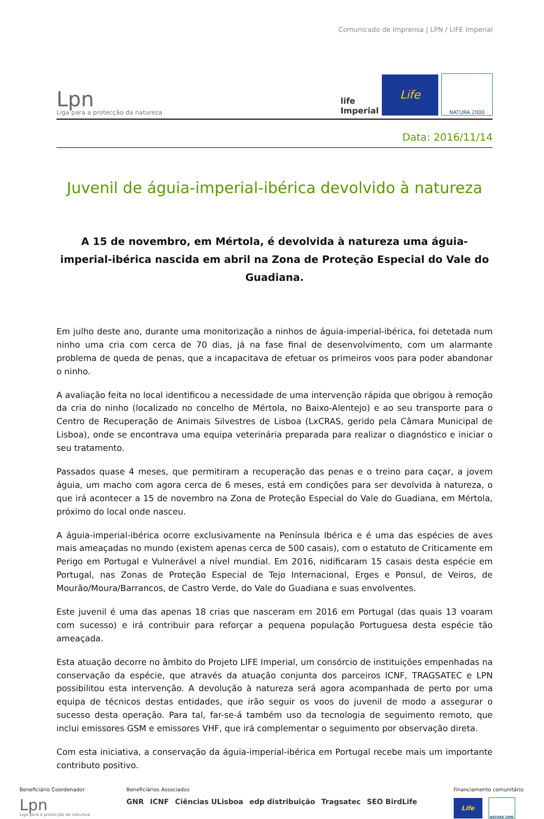Comunicado de Imprensa | LPN / LIFE Imperial
Lpn
Liga para a protecção da natureza
life
Imperial
Life
NATURA 2000
Data: 2016/11/14
Juvenil de águia-imperial-ibérica devolvido à natureza
A 15 de novembro, em Mértola, é devolvida à natureza uma águia-imperial-ibérica nascida em abril na Zona de Proteção Especial do Vale do Guadiana.
Em julho deste ano, durante uma monitorização a ninhos de águia-imperial-ibérica, foi detetada num ninho uma cria com cerca de 70 dias, já na fase final de desenvolvimento, com um alarmante problema de queda de penas, que a incapacitava de efetuar os primeiros voos para poder abandonar o ninho.
A avaliação feita no local identificou a necessidade de uma intervenção rápida que obrigou à remoção da cria do ninho (localizado no concelho de Mértola, no Baixo-Alentejo) e ao seu transporte para o Centro de Recuperação de Animais Silvestres de Lisboa (LxCRAS, gerido pela Câmara Municipal de Lisboa), onde se encontrava uma equipa veterinária preparada para realizar o diagnóstico e iniciar o seu tratamento.
Passados quase 4 meses, que permitiram a recuperação das penas e o treino para caçar, a jovem águia, um macho com agora cerca de 6 meses, está em condições para ser devolvida à natureza, o que irá acontecer a 15 de novembro na Zona de Proteção Especial do Vale do Guadiana, em Mértola, próximo do local onde nasceu.
A águia-imperial-ibérica ocorre exclusivamente na Península Ibérica e é uma das espécies de aves mais ameaçadas no mundo (existem apenas cerca de 500 casais), com o estatuto de Criticamente em Perigo em Portugal e Vulnerável a nível mundial. Em 2016, nidificaram 15 casais desta espécie em Portugal, nas Zonas de Proteção Especial de Tejo Internacional, Erges e Ponsul, de Veiros, de Mourão/Moura/Barrancos, de Castro Verde, do Vale do Guadiana e suas envolventes.
Este juvenil é uma das apenas 18 crias que nasceram em 2016 em Portugal (das quais 13 voaram com sucesso) e irá contribuir para reforçar a pequena população Portuguesa desta espécie tão ameaçada.
Esta atuação decorre no âmbito do Projeto LIFE Imperial, um consórcio de instituições empenhadas na conservação da espécie, que através da atuação conjunta dos parceiros ICNF, TRAGSATEC e LPN possibilitou esta intervenção. A devolução à natureza será agora acompanhada de perto por uma equipa de técnicos destas entidades, que irão seguir os voos do juvenil de modo a assegurar o sucesso desta operação. Para tal, far-se-á também uso da tecnologia de seguimento remoto, que inclui emissores GSM e emissores VHF, que irá complementar o seguimento por observação direta.
Com esta iniciativa, a conservação da águia-imperial-ibérica em Portugal recebe mais um importante contributo positivo.
Beneficiário Coordenador
Lpn
Liga para a protecção da natureza
Beneficiários Associados
GNR ICNF Ciências ULisboa edp distribuição Tragsatec SEO BirdLife
Financiamento comunitário
Life
NATURA 2000